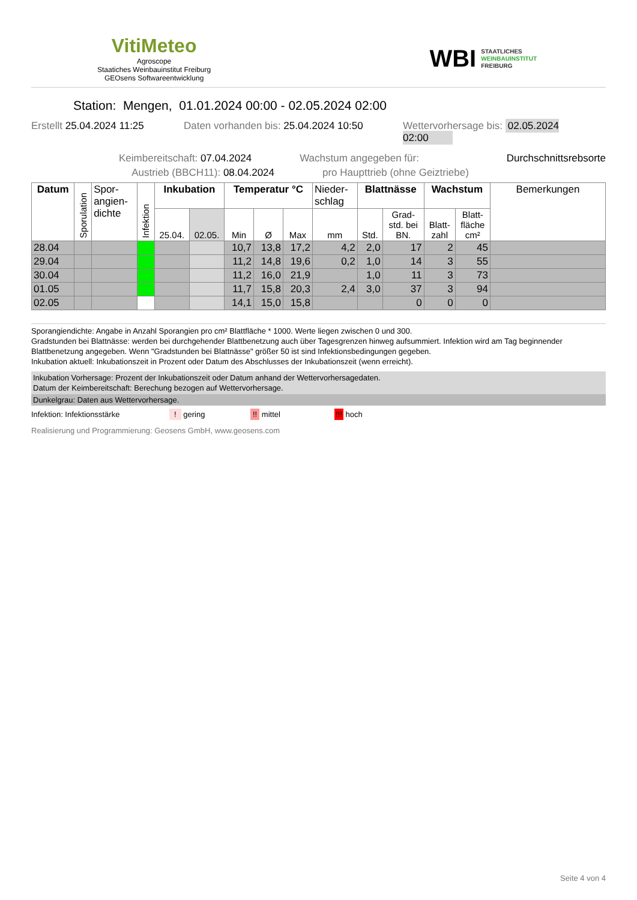VitiMeteo
Agroscope
Staatiches Weinbauinstitut Freiburg
GEOsens Softwareentwicklung
WBI STAATLICHES
WEINBAUINSTITUT
FREIBURG
Station: Mengen, 01.01.2024 00:00 - 02.05.2024 02:00
Erstellt 25.04.2024 11:25 Daten vorhanden bis: 25.04.2024 10:50 Wettervorhersage bis: 02.05.2024 02:00
Keimbereitschaft: 07.04.2024 Wachstum angegeben für: Durchschnittsrebsorte
Austrieb (BBCH11): 08.04.2024 pro Haupttrieb (ohne Geiztriebe)
| Datum | Sporulation | Spor- angien- dichte | Infektion | Inkubation | | Temperatur °C | | | Nieder- schlag | Blattnässe | | Wachstum | | Bemerkungen |
| --- | --- | --- | --- | --- | --- | --- | --- | --- | --- | --- | --- | --- | --- | --- |
| | | | | 25.04. | 02.05. | Min | Ø | Max | mm | Std. | Grad- std. bei BN. | Blatt- zahl | Blatt- fläche cm² | |
| 28.04 | | | | | | 10,7 | 13,8 | 17,2 | 4,2 | 2,0 | 17 | 2 | 45 | |
| 29.04 | | | | | | 11,2 | 14,8 | 19,6 | 0,2 | 1,0 | 14 | 3 | 55 | |
| 30.04 | | | | | | 11,2 | 16,0 | 21,9 | | 1,0 | 11 | 3 | 73 | |
| 01.05 | | | | | | 11,7 | 15,8 | 20,3 | 2,4 | 3,0 | 37 | 3 | 94 | |
| 02.05 | | | | | | 14,1 | 15,0 | 15,8 | | | 0 | 0 | 0 | |
Sporangiendichte: Angabe in Anzahl Sporangien pro cm² Blattfläche * 1000. Werte liegen zwischen 0 und 300.
Gradstunden bei Blattnässe: werden bei durchgehender Blattbenetzung auch über Tagesgrenzen hinweg aufsummiert. Infektion wird am Tag beginnender Blattbenetzung angegeben. Wenn "Gradstunden bei Blattnässe" größer 50 ist sind Infektionsbedingungen gegeben.
Inkubation aktuell: Inkubationszeit in Prozent oder Datum des Abschlusses der Inkubationszeit (wenn erreicht).
Inkubation Vorhersage: Prozent der Inkubationszeit oder Datum anhand der Wettervorhersagedaten.
Datum der Keimbereitschaft: Berechung bezogen auf Wettervorhersage.
Dunkelgrau: Daten aus Wettervorhersage.
Infektion: Infektionsstärke! gering!! mittel!!! hoch
Realisierung und Programmierung: Geosens GmbH, www.geosens.com
Seite 4 von 4